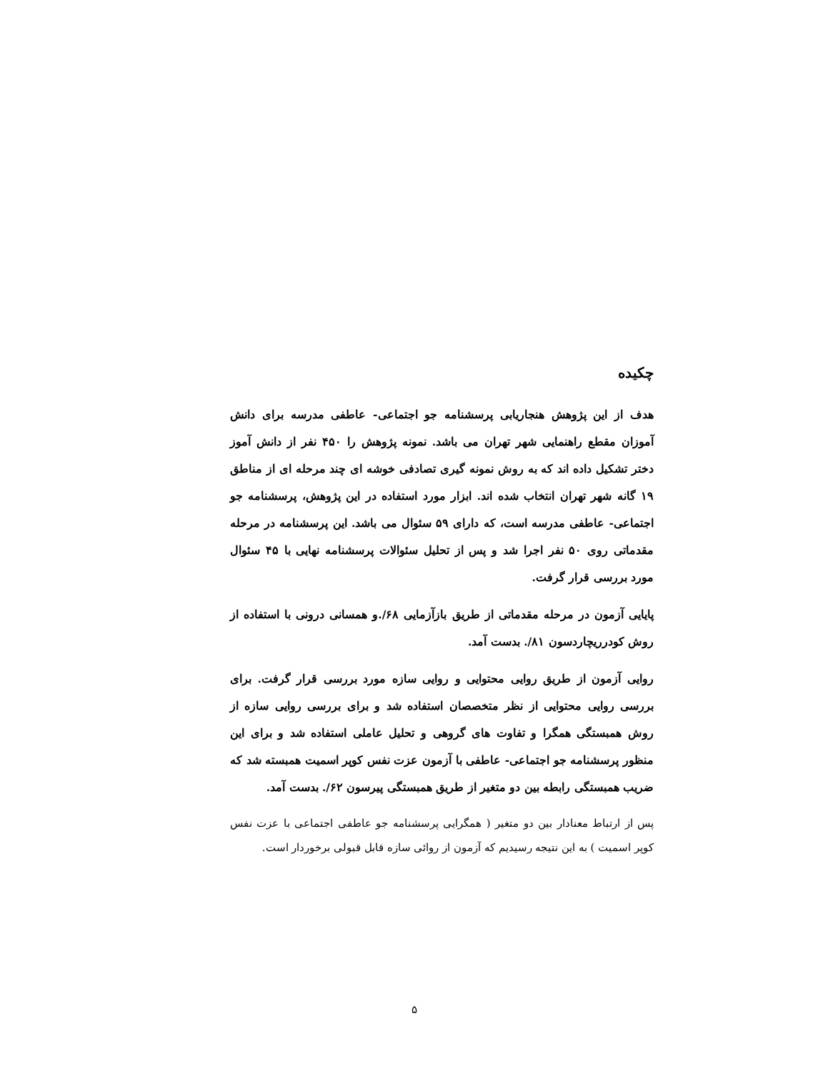چکیده
هدف از این پژوهش هنجاریابی پرسشنامه جو اجتماعی- عاطفی مدرسه برای دانش آموزان مقطع راهنمایی شهر تهران می باشد. نمونه پژوهش را ۴۵۰ نفر از دانش آموز دختر تشکیل داده اند که به روش نمونه گیری تصادفی خوشه ای چند مرحله ای از مناطق ۱۹ گانه شهر تهران انتخاب شده اند. ابزار مورد استفاده در این پژوهش، پرسشنامه جو اجتماعی- عاطفی مدرسه است، که دارای ۵۹ سئوال می باشد. این پرسشنامه در مرحله مقدماتی روی ۵۰ نفر اجرا شد و پس از تحلیل سئوالات پرسشنامه نهایی با ۴۵ سئوال مورد بررسی قرار گرفت.
پایایی آزمون در مرحله مقدماتی از طریق بازآزمایی ۶۸/.و همسانی درونی با استفاده از روش کودرریچاردسون ۸۱/. بدست آمد.
روایی آزمون از طریق روایی محتوایی و روایی سازه مورد بررسی قرار گرفت. برای بررسی روایی محتوایی از نظر متخصصان استفاده شد و برای بررسی روایی سازه از روش همبستگی همگرا و تفاوت های گروهی و تحلیل عاملی استفاده شد و برای این منظور پرسشنامه جو اجتماعی- عاطفی با آزمون عزت نفس کوپر اسمیت همبسته شد که ضریب همبستگی رابطه بین دو متغیر از طریق همبستگی پیرسون ۶۲/. بدست آمد.
پس از ارتباط معنادار بین دو متغیر ( همگرایی پرسشنامه جو عاطفی اجتماعی با عزت نفس کوپر اسمیت ) به این نتیجه رسیدیم که آزمون از روائی سازه قابل قبولی برخوردار است.
۵